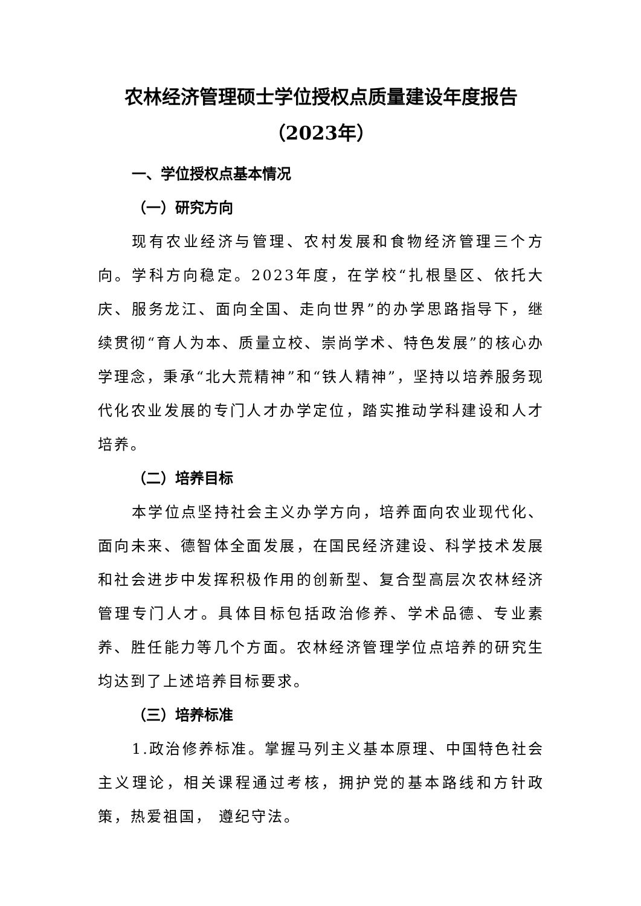农林经济管理硕士学位授权点质量建设年度报告
（2023年）
一、学位授权点基本情况
（一）研究方向
现有农业经济与管理、农村发展和食物经济管理三个方向。学科方向稳定。2023年度，在学校“扎根垦区、依托大庆、服务龙江、面向全国、走向世界”的办学思路指导下，继续贯彻“育人为本、质量立校、崇尚学术、特色发展”的核心办学理念，秉承“北大荒精神”和“铁人精神”，坚持以培养服务现代化农业发展的专门人才办学定位，踏实推动学科建设和人才培养。
（二）培养目标
本学位点坚持社会主义办学方向，培养面向农业现代化、面向未来、德智体全面发展，在国民经济建设、科学技术发展和社会进步中发挥积极作用的创新型、复合型高层次农林经济管理专门人才。具体目标包括政治修养、学术品德、专业素养、胜任能力等几个方面。农林经济管理学位点培养的研究生均达到了上述培养目标要求。
（三）培养标准
1.政治修养标准。掌握马列主义基本原理、中国特色社会主义理论，相关课程通过考核，拥护党的基本路线和方针政策，热爱祖国， 遵纪守法。